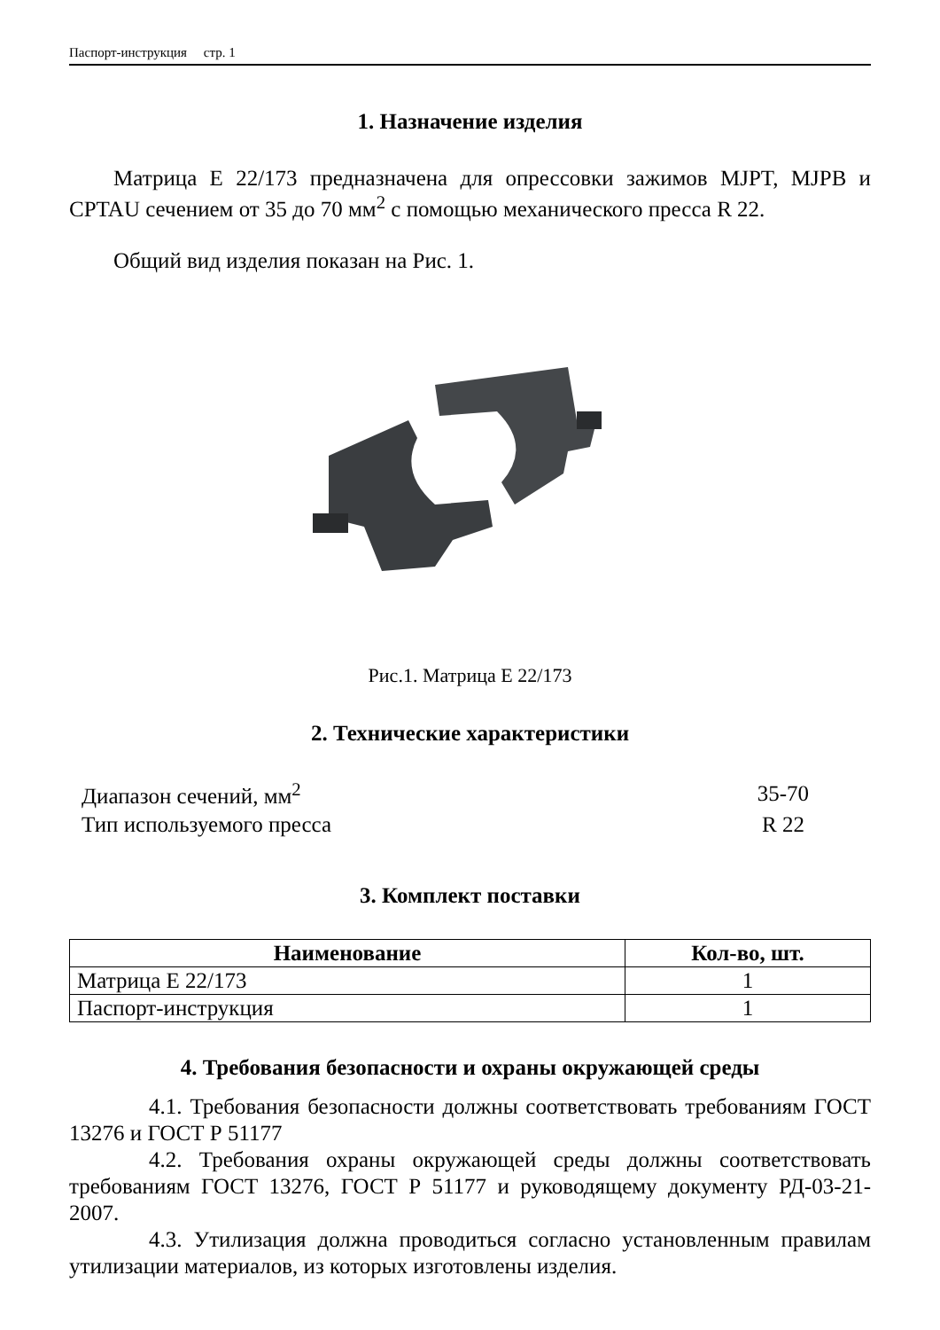Паспорт-инструкция стр. 1
1. Назначение изделия
Матрица E 22/173 предназначена для опрессовки зажимов MJPT, MJPB и CPTAU сечением от 35 до 70 мм<sup>2</sup> с помощью механического пресса R 22.
Общий вид изделия показан на Рис. 1.
Рис.1. Матрица E 22/173
2. Технические характеристики
| Диапазон сечений, мм<sup>2</sup> | 35-70 |
| Тип используемого пресса | R 22 |
3. Комплект поставки
| Наименование | Кол-во, шт. |
| --- | --- |
| Матрица E 22/173 | 1 |
| Паспорт-инструкция | 1 |
4. Требования безопасности и охраны окружающей среды
4.1. Требования безопасности должны соответствовать требованиям ГОСТ 13276 и ГОСТ Р 51177
4.2. Требования охраны окружающей среды должны соответствовать требованиям ГОСТ 13276, ГОСТ Р 51177 и руководящему документу РД-03-21-2007.
4.3. Утилизация должна проводиться согласно установленным правилам утилизации материалов, из которых изготовлены изделия.